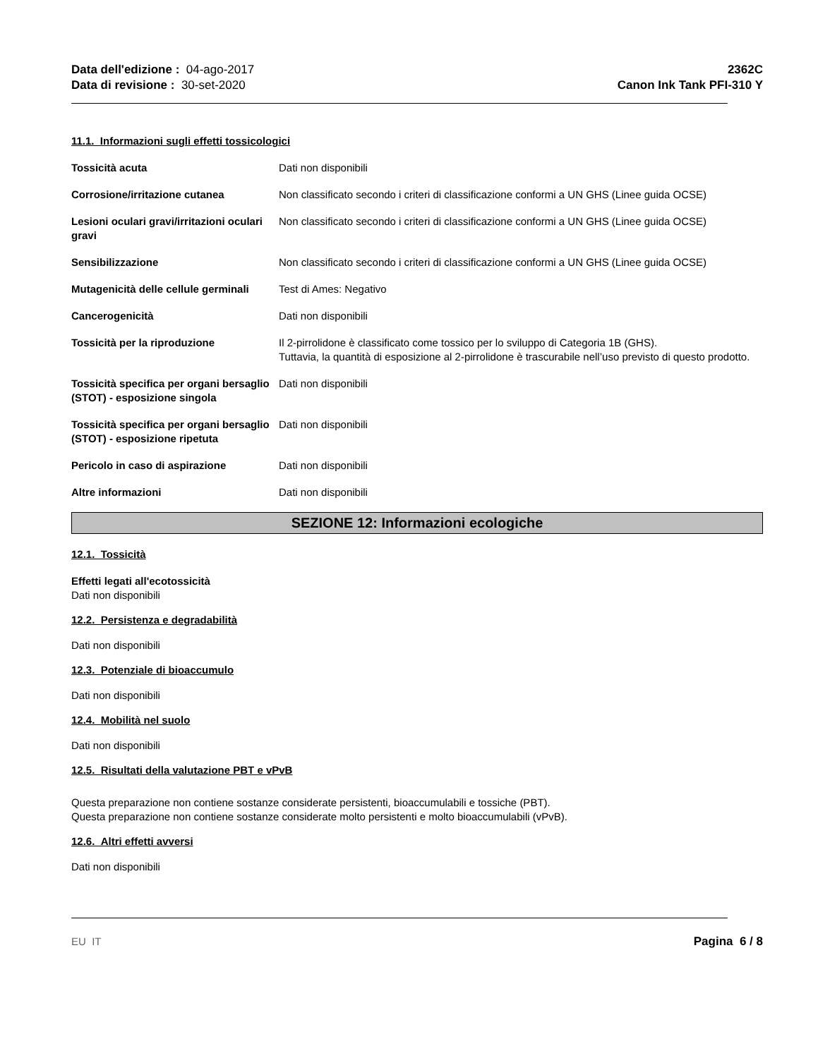Data dell'edizione : 04-ago-2017
Data di revisione : 30-set-2020
2362C
Canon Ink Tank PFI-310 Y
11.1. Informazioni sugli effetti tossicologici
Tossicità acuta Dati non disponibili
Corrosione/irritazione cutanea Non classificato secondo i criteri di classificazione conformi a UN GHS (Linee guida OCSE)
Lesioni oculari gravi/irritazioni oculari gravi
Non classificato secondo i criteri di classificazione conformi a UN GHS (Linee guida OCSE)
Sensibilizzazione Non classificato secondo i criteri di classificazione conformi a UN GHS (Linee guida OCSE)
Mutagenicità delle cellule germinali
Test di Ames: Negativo
Cancerogenicità Dati non disponibili
Tossicità per la riproduzione Il 2-pirrolidone è classificato come tossico per lo sviluppo di Categoria 1B (GHS).
Tuttavia, la quantità di esposizione al 2-pirrolidone è trascurabile nell’uso previsto di questo prodotto.
Tossicità specifica per organi bersaglio (STOT) - esposizione singola
Dati non disponibili
Tossicità specifica per organi bersaglio (STOT) - esposizione ripetuta
Dati non disponibili
Pericolo in caso di aspirazione Dati non disponibili
Altre informazioni Dati non disponibili
SEZIONE 12: Informazioni ecologiche
12.1. Tossicità
Effetti legati all'ecotossicità
Dati non disponibili
12.2. Persistenza e degradabilità
Dati non disponibili
12.3. Potenziale di bioaccumulo
Dati non disponibili
12.4. Mobilità nel suolo
Dati non disponibili
12.5. Risultati della valutazione PBT e vPvB
Questa preparazione non contiene sostanze considerate persistenti, bioaccumulabili e tossiche (PBT).
Questa preparazione non contiene sostanze considerate molto persistenti e molto bioaccumulabili (vPvB).
12.6. Altri effetti avversi
Dati non disponibili
EU IT Pagina 6 / 8